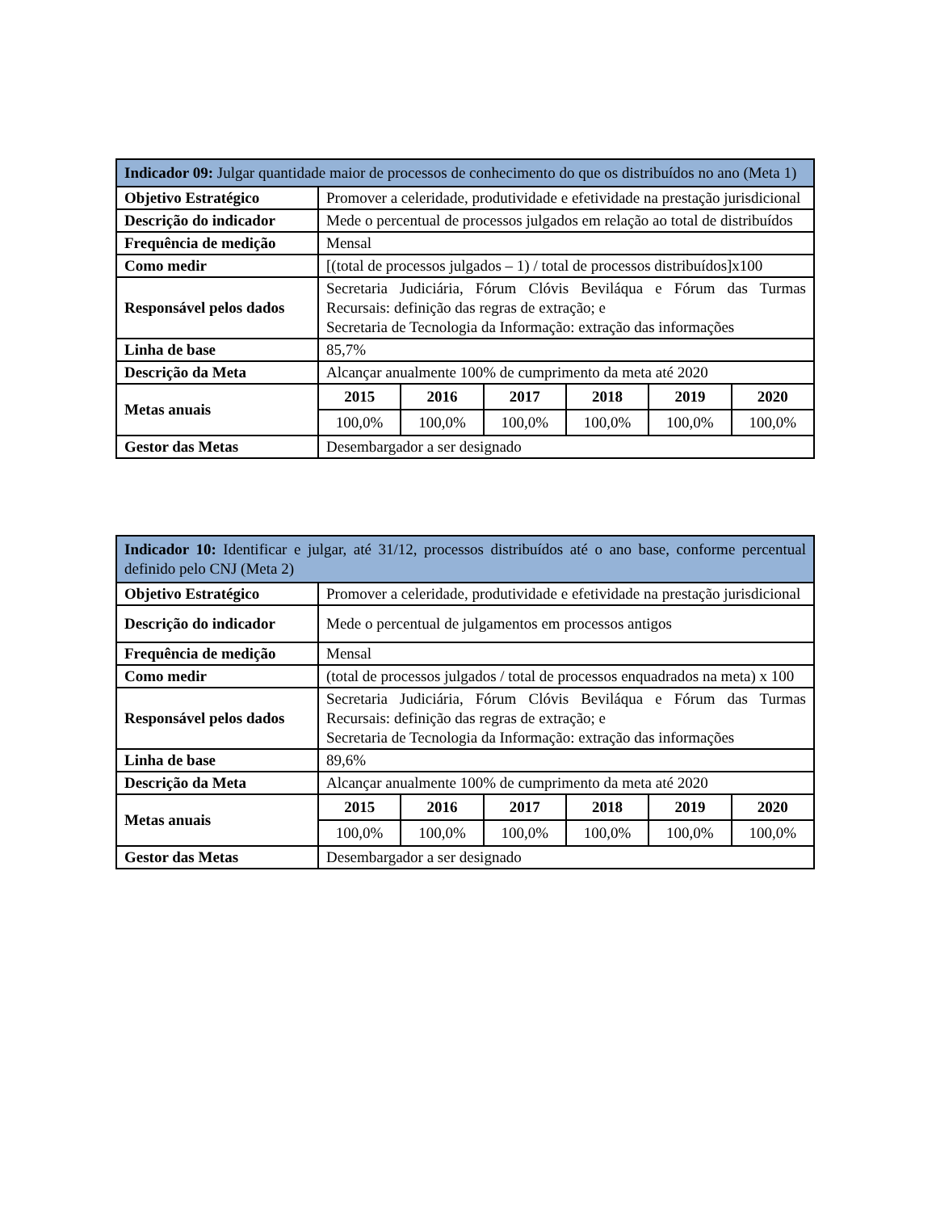| Indicador 09: Julgar quantidade maior de processos de conhecimento do que os distribuídos no ano (Meta 1) | | | | | | |
| Objetivo Estratégico | Promover a celeridade, produtividade e efetividade na prestação jurisdicional | | | | | |
| Descrição do indicador | Mede o percentual de processos julgados em relação ao total de distribuídos | | | | | |
| Frequência de medição | Mensal | | | | | |
| Como medir | [(total de processos julgados – 1) / total de processos distribuídos]x100 | | | | | |
| Responsável pelos dados | Secretaria Judiciária, Fórum Clóvis Beviláqua e Fórum das Turmas Recursais: definição das regras de extração; e Secretaria de Tecnologia da Informação: extração das informações | | | | | |
| Linha de base | 85,7% | | | | | |
| Descrição da Meta | Alcançar anualmente 100% de cumprimento da meta até 2020 | | | | | |
| Metas anuais | 2015 | 2016 | 2017 | 2018 | 2019 | 2020 |
| | 100,0% | 100,0% | 100,0% | 100,0% | 100,0% | 100,0% |
| Gestor das Metas | Desembargador a ser designado | | | | | |
| Indicador 10: Identificar e julgar, até 31/12, processos distribuídos até o ano base, conforme percentual definido pelo CNJ (Meta 2) | | | | | | |
| Objetivo Estratégico | Promover a celeridade, produtividade e efetividade na prestação jurisdicional | | | | | |
| Descrição do indicador | Mede o percentual de julgamentos em processos antigos | | | | | |
| Frequência de medição | Mensal | | | | | |
| Como medir | (total de processos julgados / total de processos enquadrados na meta) x 100 | | | | | |
| Responsável pelos dados | Secretaria Judiciária, Fórum Clóvis Beviláqua e Fórum das Turmas Recursais: definição das regras de extração; e Secretaria de Tecnologia da Informação: extração das informações | | | | | |
| Linha de base | 89,6% | | | | | |
| Descrição da Meta | Alcançar anualmente 100% de cumprimento da meta até 2020 | | | | | |
| Metas anuais | 2015 | 2016 | 2017 | 2018 | 2019 | 2020 |
| | 100,0% | 100,0% | 100,0% | 100,0% | 100,0% | 100,0% |
| Gestor das Metas | Desembargador a ser designado | | | | | |